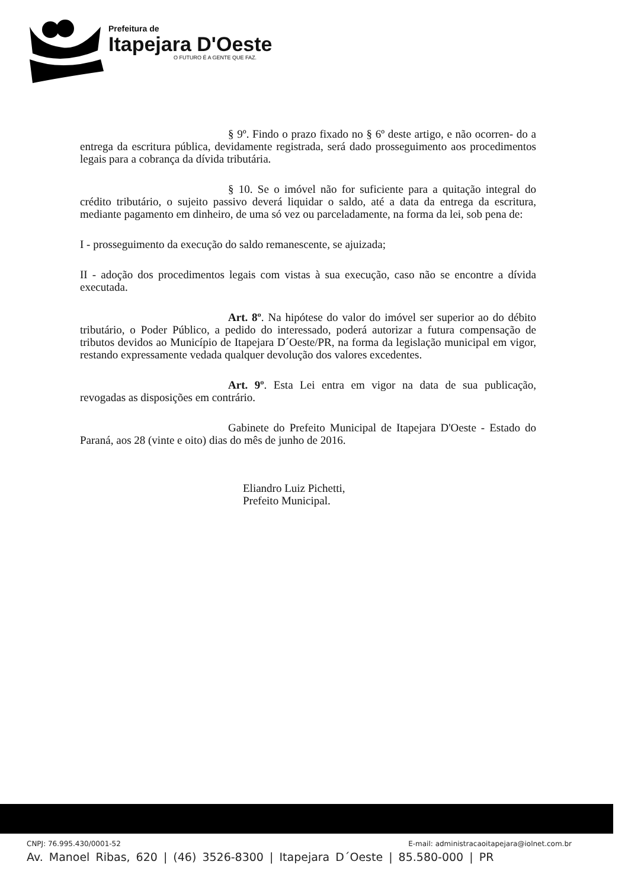Prefeitura de
Itapejara D'Oeste
O FUTURO É A GENTE QUE FAZ.
§ 9º. Findo o prazo fixado no § 6º deste artigo, e não ocorren- do a entrega da escritura pública, devidamente registrada, será dado prosseguimento aos procedimentos legais para a cobrança da dívida tributária.
§ 10. Se o imóvel não for suficiente para a quitação integral do crédito tributário, o sujeito passivo deverá liquidar o saldo, até a data da entrega da escritura, mediante pagamento em dinheiro, de uma só vez ou parceladamente, na forma da lei, sob pena de:
I - prosseguimento da execução do saldo remanescente, se ajuizada;
II - adoção dos procedimentos legais com vistas à sua execução, caso não se encontre a dívida executada.
Art. 8º. Na hipótese do valor do imóvel ser superior ao do débito tributário, o Poder Público, a pedido do interessado, poderá autorizar a futura compensação de tributos devidos ao Município de Itapejara D´Oeste/PR, na forma da legislação municipal em vigor, restando expressamente vedada qualquer devolução dos valores excedentes.
Art. 9º. Esta Lei entra em vigor na data de sua publicação, revogadas as disposições em contrário.
Gabinete do Prefeito Municipal de Itapejara D'Oeste - Estado do Paraná, aos 28 (vinte e oito) dias do mês de junho de 2016.
Eliandro Luiz Pichetti,
Prefeito Municipal.
CNPJ: 76.995.430/0001-52 E-mail: administracaoitapejara@iolnet.com.br
Av. Manoel Ribas, 620 | (46) 3526-8300 | Itapejara D´Oeste | 85.580-000 | PR